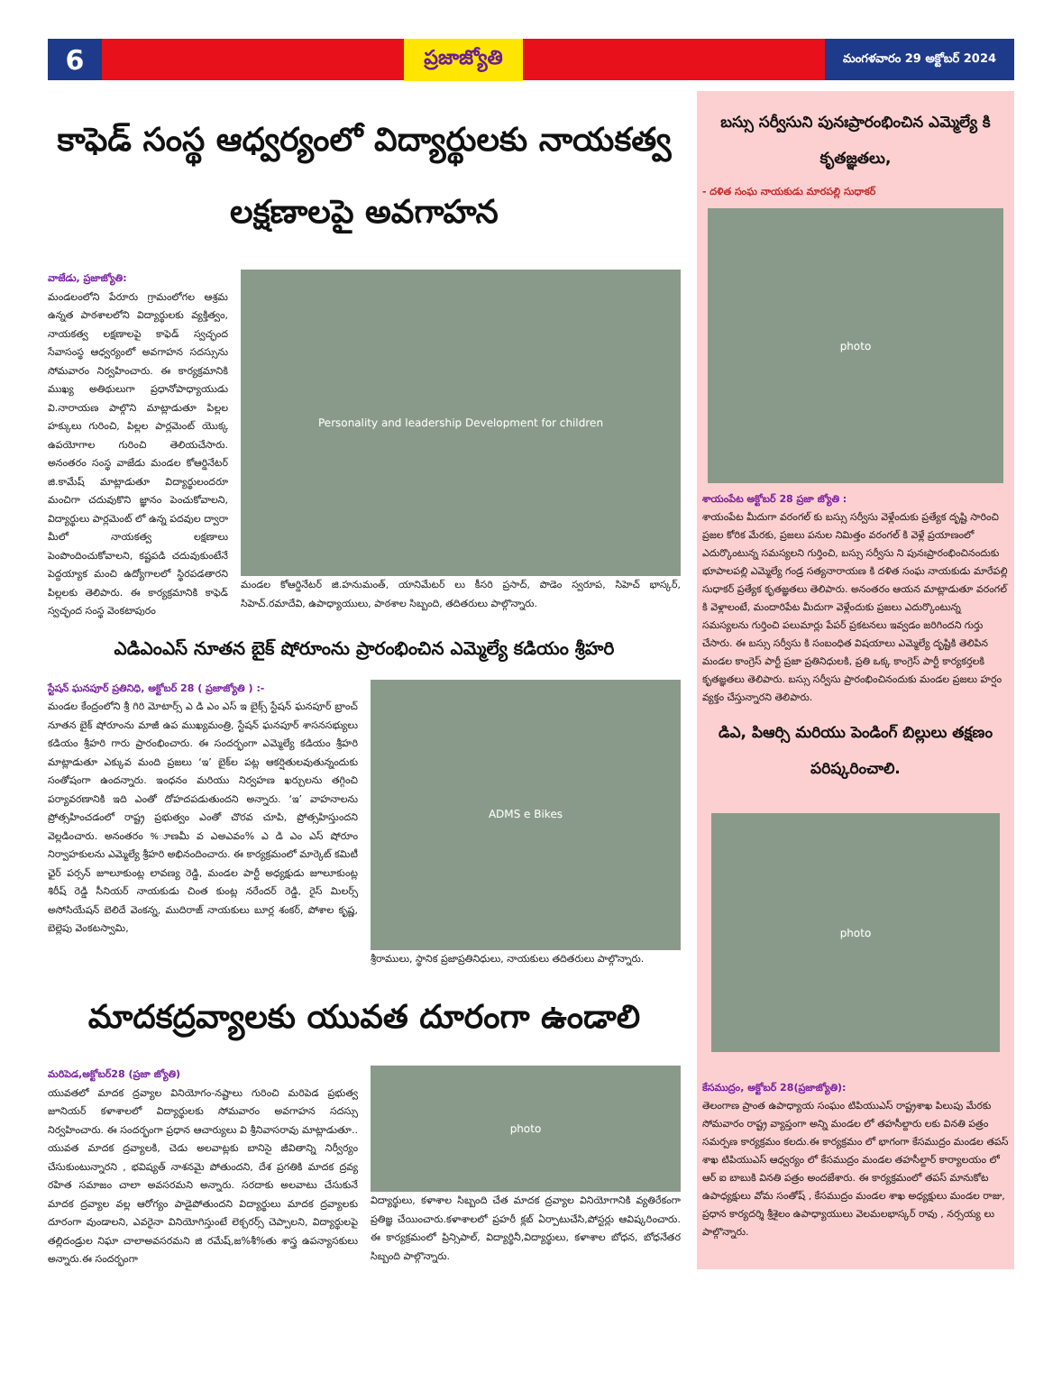6
ప్రజాజ్యోతి
మంగళవారం 29 అక్టోబర్ 2024
కాఫెడ్ సంస్థ ఆధ్వర్యంలో విద్యార్థులకు నాయకత్వ లక్షణాలపై అవగాహన
వాజేడు, ప్రజాజ్యోతి:
మండలంలోని పేరూరు గ్రామంలోగల ఆశ్రమ ఉన్నత పాఠశాలలోని విద్యార్థులకు వ్యక్తిత్వం, నాయకత్వ లక్షణాలపై కాఫెడ్ స్వచ్ఛంద సేవాసంస్థ ఆధ్వర్యంలో అవగాహన సదస్సును సోమవారం నిర్వహించారు. ఈ కార్యక్రమానికి ముఖ్య అతిథులుగా ప్రధానోపాధ్యాయుడు వి.నారాయణ పాల్గొని మాట్లాడుతూ పిల్లల హక్కులు గురించి, పిల్లల పార్లమెంట్ యొక్క ఉపయోగాల గురించి తెలియచేసారు. అనంతరం సంస్థ వాజేడు మండల కోఆర్డినేటర్ జి.కామేష్ మాట్లాడుతూ విద్యార్థులందరూ మంచిగా చదువుకొని జ్ఞానం పెంచుకోవాలని, విద్యార్థులు పార్లమెంట్ లో ఉన్న పదవుల ద్వారా మీలో నాయకత్వ లక్షణాలు పెంపొందించుకోవాలని, కష్టపడి చదువుకుంటేనే పెద్దయ్యాక మంచి ఉద్యోగాలలో స్థిరపడతారని పిల్లలకు తెలిపారు. ఈ కార్యక్రమానికి కాఫెడ్ స్వచ్ఛంద సంస్థ వెంకటాపురం
Personality and leadership Development for children
మండల కోఆర్డినేటర్ జి.హనుమంత్, యానిమేటర్ లు కీసరి ప్రసాద్, పొడెం స్వరూప, సిహెచ్ భాస్కర్, సిహెచ్.రమాదేవి, ఉపాధ్యాయులు, పాఠశాల సిబ్బంది, తదితరులు పాల్గొన్నారు.
ఎడిఎంఎస్ నూతన బైక్ షోరూంను ప్రారంభించిన ఎమ్మెల్యే కడియం శ్రీహరి
స్టేషన్ ఘనపూర్ ప్రతినిధి, అక్టోబర్ 28 ( ప్రజాజ్యోతి ) :-
మండల కేంద్రంలోని శ్రీ గిరి మోటార్స్ ఎ డి ఎం ఎస్ ఇ బైక్స్ స్టేషన్ ఘనపూర్ బ్రాంచ్ నూతన బైక్ షోరూంను మాజీ ఉప ముఖ్యమంత్రి, స్టేషన్ ఘనపూర్ శాసనసభ్యులు కడియం శ్రీహరి గారు ప్రారంభించారు. ఈ సందర్భంగా ఎమ్మెల్యే కడియం శ్రీహరి మాట్లాడుతూ ఎక్కువ మంది ప్రజలు ‘ఇ’ బైక్‌ల పట్ల ఆకర్షితులవుతున్నందుకు సంతోషంగా ఉందన్నారు. ఇంధనం మరియు నిర్వహణ ఖర్చులను తగ్గించి పర్యావరణానికి ఇది ఎంతో దోహదపడుతుందని అన్నారు. ‘ఇ’ వాహనాలను ప్రోత్సహించడంలో రాష్ట్ర ప్రభుత్వం ఎంతో చొరవ చూపి, ప్రోత్సహిస్తుందని వెల్లడించారు. అనంతరం %ూణమీ వ ఎఅఎవం% ఎ డి ఎం ఎస్ షోరూం నిర్వాహకులను ఎమ్మెల్యే శ్రీహరి అభినందించారు. ఈ కార్యక్రమంలో మార్కెట్ కమిటీ ఛైర్ పర్సన్ జూలూకుంట్ల లావణ్య రెడ్డి, మండల పార్టీ అధ్యక్షుడు జూలూకుంట్ల శిరీష్ రెడ్డి సీనియర్ నాయకుడు చింత కుంట్ల నరేందర్ రెడ్డి, రైస్ మిలర్స్ అసోసియేషన్ బెలిదే వెంకన్న, ముదిరాజ్ నాయకులు బూర్ల శంకర్, పోశాల కృష్ణ, బెల్లెపు వెంకటస్వామి,
ADMS e Bikes
శ్రీరాములు, స్థానిక ప్రజాప్రతినిధులు, నాయకులు తదితరులు పాల్గొన్నారు.
మాదకద్రవ్యాలకు యువత దూరంగా ఉండాలి
మరిపెడ,అక్టోబర్28 (ప్రజా జ్యోతి)
యువతలో మాదక ద్రవ్యాల వినియోగం-నష్టాలు గురించి మరిపెడ ప్రభుత్వ జూనియర్ కళాశాలలో విద్యార్థులకు సోమవారం అవగాహన సదస్సు నిర్వహించారు. ఈ సందర్భంగా ప్రధాన ఆచార్యులు వి శ్రీనివాసరావు మాట్లాడుతూ.. యువత మాదక ద్రవ్యాలకి, చెడు అలవాట్లకు బానిసై జీవితాన్ని నిర్వీర్యం చేసుకుంటున్నారని , భవిష్యత్ నాశనమై పోతుందని, దేశ ప్రగతికి మాదక ద్రవ్య రహిత సమాజం చాలా అవసరమని అన్నారు. సరదాకు అలవాటు చేసుకునే మాదక ద్రవ్యాల వల్ల ఆరోగ్యం పాడైపోతుందని విద్యార్థులు మాదక ద్రవ్యాలకు దూరంగా వుండాలని, ఎవరైనా వినియోగిస్తుంటే లెక్చరర్స్ చెప్పాలని, విద్యార్థులపై తల్లిదండ్రుల నిఘా చాలాఅవసరమని జి రమేష్,జ%శీ%తు శాస్త్ర ఉపన్యాసకులు అన్నారు.ఈ సందర్భంగా
photo
విద్యార్థులు, కళాశాల సిబ్బంది చేత మాదక ద్రవ్యాల వినియోగానికి వ్యతిరేకంగా ప్రతిజ్ఞ చేయించారు.కళాశాలలో ప్రహరీ క్లబ్ ఏర్పాటుచేసి,పోస్టర్లు ఆవిష్కరించారు. ఈ కార్యక్రమంలో ప్రిన్సిపాల్, విద్యార్థినీ,విద్యార్థులు, కళాశాల బోధన, బోధనేతర సిబ్బంది పాల్గొన్నారు.
బస్సు సర్వీసుని పునఃప్రారంభించిన ఎమ్మెల్యే కి కృతజ్ఞతలు,
- దళిత సంఘ నాయకుడు మారపల్లి సుధాకర్
photo
శాయంపేట అక్టోబర్ 28 ప్రజా జ్యోతి :
శాయంపేట మీదుగా వరంగల్ కు బస్సు సర్వీసు వెళ్లేందుకు ప్రత్యేక దృష్టి సారించి ప్రజల కోరిక మేరకు, ప్రజలు పనుల నిమిత్తం వరంగల్ కి వెళ్లే ప్రయాణంలో ఎదుర్కొంటున్న సమస్యలని గుర్తించి, బస్సు సర్వీసు ని పునఃప్రారంభించినందుకు భూపాలపల్లి ఎమ్మెల్యే గండ్ర సత్యనారాయణ కి దళిత సంఘ నాయకుడు మారేపల్లి సుధాకర్ ప్రత్యేక కృతజ్ఞతలు తెలిపారు. అనంతరం ఆయన మాట్లాడుతూ వరంగల్ కి వెళ్లాలంటే, మందారిపేట మీదుగా వెళ్లేందుకు ప్రజలు ఎదుర్కొంటున్న సమస్యలను గుర్తించి పలుమార్లు పేపర్ ప్రకటనలు ఇవ్వడం జరిగిందని గుర్తు చేసారు. ఈ బస్సు సర్వీసు కి సంబంధిత విషయాలు ఎమ్మెల్యే దృష్టికి తెలిపిన మండల కాంగ్రెస్ పార్టీ ప్రజా ప్రతినిధులకి, ప్రతి ఒక్క కాంగ్రెస్ పార్టీ కార్యకర్తలకి కృతజ్ఞతలు తెలిపారు. బస్సు సర్వీసు ప్రారంభించినందుకు మండల ప్రజలు హర్షం వ్యక్తం చేస్తున్నారని తెలిపారు.
డిఎ, పిఆర్సి మరియు పెండింగ్ బిల్లులు తక్షణం పరిష్కరించాలి.
photo
కేసముద్రం, అక్టోబర్ 28(ప్రజాజ్యోతి):
తెలంగాణ ప్రాంత ఉపాధ్యాయ సంఘం టిపియుఎస్ రాష్ట్రశాఖ పిలుపు మేరకు సోమవారం రాష్ట్ర వ్యాప్తంగా అన్ని మండల లో తహసీల్దారు లకు వినతి పత్రం సమర్పణ కార్యక్రమం కలదు.ఈ కార్యక్రమం లో భాగంగా కేసముద్రం మండల తపస్ శాఖ టిపియుఎస్ ఆధ్వర్యం లో కేసముద్రం మండల తహసీల్దార్ కార్యాలయం లో ఆర్ ఐ బాబుకి వినతి పత్రం అందజేశారు. ఈ కార్యక్రమంలో తపస్ మానుకోట ఉపాధ్యక్షులు వోమ సంతోష్ , కేసముద్రం మండల శాఖ అధ్యక్షులు మండల రాజు, ప్రధాన కార్యదర్శి శ్రీశైలం ఉపాధ్యాయులు వెలమలభాస్కర్ రావు , నర్సయ్య లు పాల్గొన్నారు.